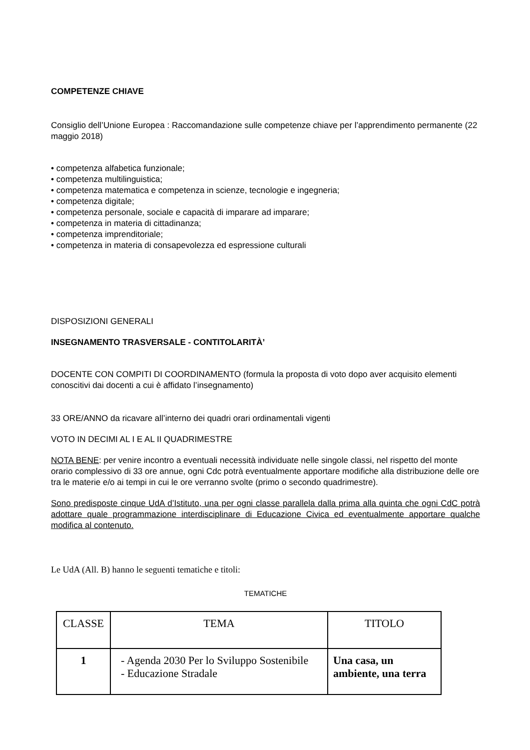COMPETENZE CHIAVE
Consiglio dell’Unione Europea : Raccomandazione sulle competenze chiave per l’apprendimento permanente (22 maggio 2018)
• competenza alfabetica funzionale;
• competenza multilinguistica;
• competenza matematica e competenza in scienze, tecnologie e ingegneria;
• competenza digitale;
• competenza personale, sociale e capacità di imparare ad imparare;
• competenza in materia di cittadinanza;
• competenza imprenditoriale;
• competenza in materia di consapevolezza ed espressione culturali
DISPOSIZIONI GENERALI
INSEGNAMENTO TRASVERSALE - CONTITOLARITÀ’
DOCENTE CON COMPITI DI COORDINAMENTO (formula la proposta di voto dopo aver acquisito elementi conoscitivi dai docenti a cui è affidato l’insegnamento)
33 ORE/ANNO da ricavare all’interno dei quadri orari ordinamentali vigenti
VOTO IN DECIMI AL I E AL II QUADRIMESTRE
NOTA BENE: per venire incontro a eventuali necessità individuate nelle singole classi, nel rispetto del monte orario complessivo di 33 ore annue, ogni Cdc potrà eventualmente apportare modifiche alla distribuzione delle ore tra le materie e/o ai tempi in cui le ore verranno svolte (primo o secondo quadrimestre).
Sono predisposte cinque UdA d’Istituto, una per ogni classe parallela dalla prima alla quinta che ogni CdC potrà adottare quale programmazione interdisciplinare di Educazione Civica ed eventualmente apportare qualche modifica al contenuto.
Le UdA (All. B) hanno le seguenti tematiche e titoli:
TEMATICHE
| CLASSE | TEMA | TITOLO |
| 1 | - Agenda 2030 Per lo Sviluppo Sostenibile - Educazione Stradale | Una casa, un ambiente, una terra |